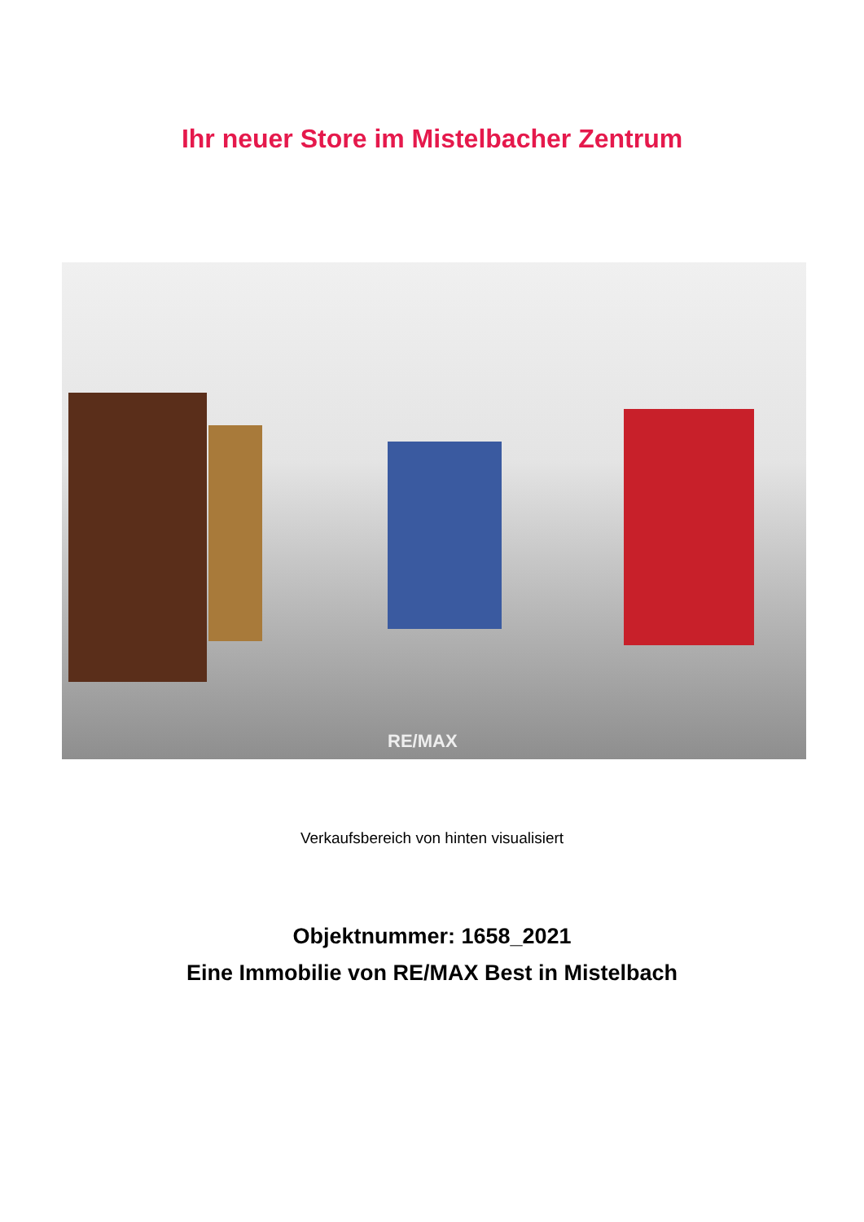Ihr neuer Store im Mistelbacher Zentrum
RE/MAX
Verkaufsbereich von hinten visualisiert
Objektnummer: 1658_2021
Eine Immobilie von RE/MAX Best in Mistelbach